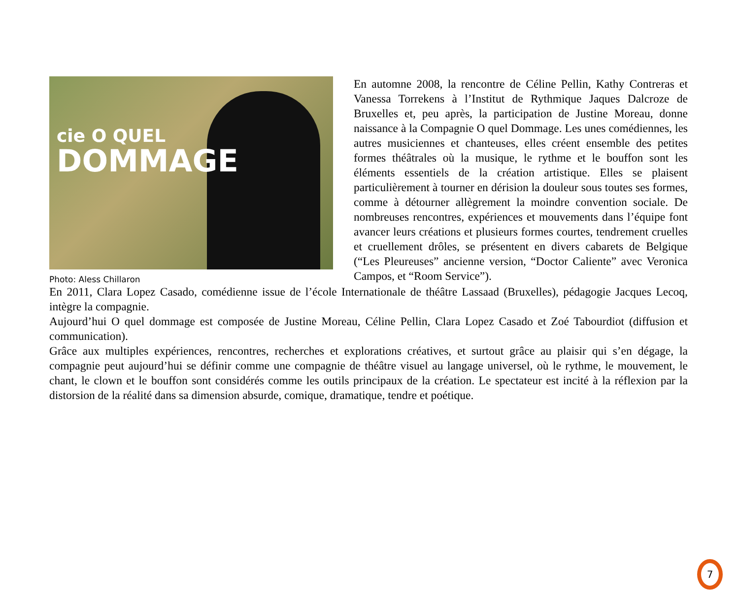cie O QUEL
DOMMAGE
Photo: Aless Chillaron
En automne 2008, la rencontre de Céline Pellin, Kathy Contreras et Vanessa Torrekens à l’Institut de Rythmique Jaques Dalcroze de Bruxelles et, peu après, la participation de Justine Moreau, donne naissance à la Compagnie O quel Dommage. Les unes comédiennes, les autres musiciennes et chanteuses, elles créent ensemble des petites formes théâtrales où la musique, le rythme et le bouffon sont les éléments essentiels de la création artistique. Elles se plaisent particulièrement à tourner en dérision la douleur sous toutes ses formes, comme à détourner allègrement la moindre convention sociale. De nombreuses rencontres, expériences et mouvements dans l’équipe font avancer leurs créations et plusieurs formes courtes, tendrement cruelles et cruellement drôles, se présentent en divers cabarets de Belgique (“Les Pleureuses” ancienne version, “Doctor Caliente” avec Veronica Campos, et “Room Service”).
En 2011, Clara Lopez Casado, comédienne issue de l’école Internationale de théâtre Lassaad (Bruxelles), pédagogie Jacques Lecoq, intègre la compagnie.
Aujourd’hui O quel dommage est composée de Justine Moreau, Céline Pellin, Clara Lopez Casado et Zoé Tabourdiot (diffusion et communication).
Grâce aux multiples expériences, rencontres, recherches et explorations créatives, et surtout grâce au plaisir qui s’en dégage, la compagnie peut aujourd’hui se définir comme une compagnie de théâtre visuel au langage universel, où le rythme, le mouvement, le chant, le clown et le bouffon sont considérés comme les outils principaux de la création. Le spectateur est incité à la réflexion par la distorsion de la réalité dans sa dimension absurde, comique, dramatique, tendre et poétique.
7